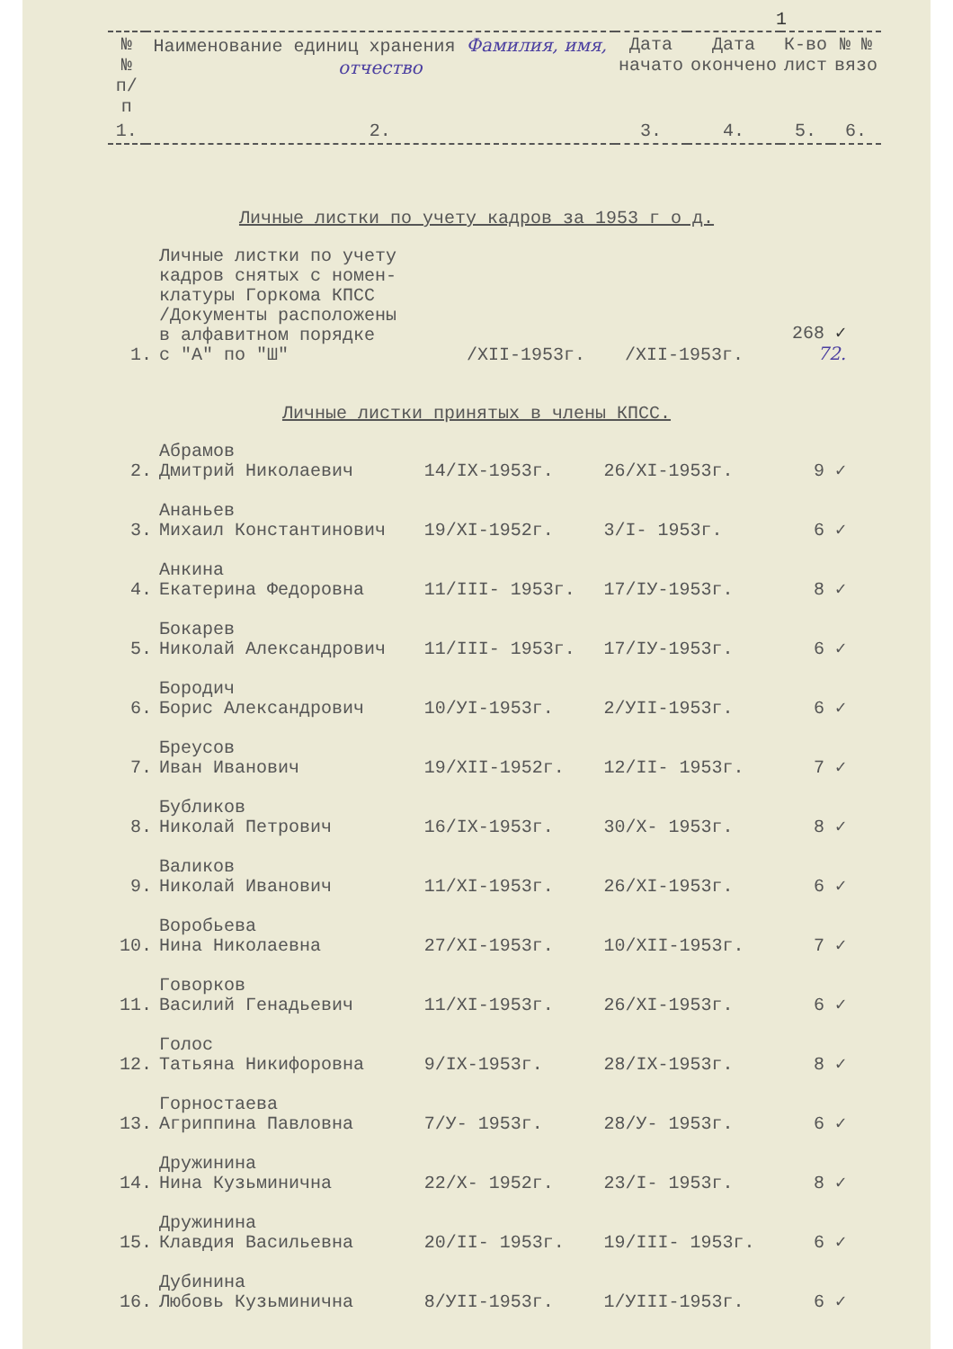1
| № № п/п | Наименование единиц хранения Фамилия, имя, отчество | Дата начато | Дата окончено | К-во лист | № № вязо |
| 1. | 2. | 3. | 4. | 5. | 6. |
Личные листки по учету кадров за 1953 г о д.
| 1. | Личные листки по учету кадров снятых с номен- клатуры Горкома КПСС /Документы расположены в алфавитном порядке с "А" по "Ш" | /XII-1953г. | /XII-1953г. | 268 ✓ 72. |
Личные листки принятых в члены КПСС.
| 2. | Абрамов Дмитрий Николаевич | 14/IX-1953г. | 26/XI-1953г. | 9 ✓ |
| 3. | Ананьев Михаил Константинович | 19/XI-1952г. | 3/I- 1953г. | 6 ✓ |
| 4. | Анкина Екатерина Федоровна | 11/III- 1953г. | 17/IУ-1953г. | 8 ✓ |
| 5. | Бокарев Николай Александрович | 11/III- 1953г. | 17/IУ-1953г. | 6 ✓ |
| 6. | Бородич Борис Александрович | 10/УI-1953г. | 2/УII-1953г. | 6 ✓ |
| 7. | Бреусов Иван Иванович | 19/XII-1952г. | 12/II- 1953г. | 7 ✓ |
| 8. | Бубликов Николай Петрович | 16/IX-1953г. | 30/X- 1953г. | 8 ✓ |
| 9. | Валиков Николай Иванович | 11/XI-1953г. | 26/XI-1953г. | 6 ✓ |
| 10. | Воробьева Нина Николаевна | 27/XI-1953г. | 10/XII-1953г. | 7 ✓ |
| 11. | Говорков Василий Генадьевич | 11/XI-1953г. | 26/XI-1953г. | 6 ✓ |
| 12. | Голос Татьяна Никифоровна | 9/IX-1953г. | 28/IX-1953г. | 8 ✓ |
| 13. | Горностаева Агриппина Павловна | 7/У- 1953г. | 28/У- 1953г. | 6 ✓ |
| 14. | Дружинина Нина Кузьминична | 22/X- 1952г. | 23/I- 1953г. | 8 ✓ |
| 15. | Дружинина Клавдия Васильевна | 20/II- 1953г. | 19/III- 1953г. | 6 ✓ |
| 16. | Дубинина Любовь Кузьминична | 8/УII-1953г. | 1/УIII-1953г. | 6 ✓ |